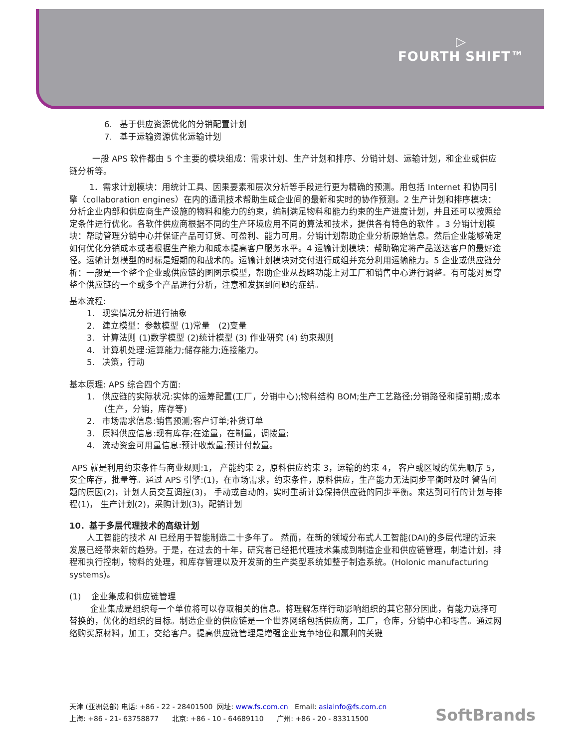▷
FOURTH SHIFT™
6. 基于供应资源优化的分销配置计划
7. 基于运输资源优化运输计划
一般 APS 软件都由 5 个主要的模块组成：需求计划、生产计划和排序、分销计划、运输计划，和企业或供应链分析等。
1．需求计划模块：用统计工具、因果要素和层次分析等手段进行更为精确的预测。用包括 Internet 和协同引擎（collaboration engines）在内的通讯技术帮助生成企业间的最新和实时的协作预测。2 生产计划和排序模块：分析企业内部和供应商生产设施的物料和能力的约束，编制满足物料和能力约束的生产进度计划，并且还可以按照给定条件进行优化。各软件供应商根据不同的生产环境应用不同的算法和技术，提供各有特色的软件 。3 分销计划模块：帮助管理分销中心并保证产品可订货、可盈利、能力可用。分销计划帮助企业分析原始信息。然后企业能够确定如何优化分销成本或者根据生产能力和成本提高客户服务水平。4 运输计划模块：帮助确定将产品送达客户的最好途径。运输计划模型的时标是短期的和战术的。运输计划模块对交付进行成组并充分利用运输能力。5 企业或供应链分析：一般是一个整个企业或供应链的图图示模型，帮助企业从战略功能上对工厂和销售中心进行调整。有可能对贯穿整个供应链的一个或多个产品进行分析，注意和发掘到问题的症结。
基本流程:
1. 现实情况分析进行抽象
2. 建立模型：参数模型 (1)常量　(2)变量
3. 计算法则 (1)数学模型 (2)统计模型 (3) 作业研究 (4) 约束规则
4. 计算机处理:运算能力;储存能力;连接能力。
5. 决策，行动
基本原理: APS 综合四个方面:
1. 供应链的实际状况:实体的运筹配置(工厂，分销中心);物料结构 BOM;生产工艺路径;分销路径和提前期;成本(生产，分销，库存等)
2. 市场需求信息:销售预测;客户订单;补货订单
3. 原料供应信息:现有库存;在途量，在制量，调拨量;
4. 流动资金可用量信息:预计收款量;预计付款量。
APS 就是利用约束条件与商业规则:1， 产能约束 2，原料供应约束 3，运输的约束 4， 客户或区域的优先顺序 5， 安全库存，批量等。通过 APS 引擎:(1)，在市场需求，约束条件，原料供应，生产能力无法同步平衡时及时 警告问题的原因(2)，计划人员交互调控(3)， 手动或自动的，实时重新计算保持供应链的同步平衡。来达到可行的计划与排程(1)， 生产计划(2)，采购计划(3)，配销计划
10．基于多层代理技术的高级计划
人工智能的技术 AI 已经用于智能制造二十多年了。 然而，在新的领域分布式人工智能(DAI)的多层代理的近来发展已经带来新的趋势。于是，在过去的十年，研究者已经把代理技术集成到制造企业和供应链管理，制造计划，排程和执行控制，物料的处理，和库存管理以及开发新的生产类型系统如整子制造系统。(Holonic manufacturing systems)。
(1) 企业集成和供应链管理
企业集成是组织每一个单位将可以存取相关的信息。将理解怎样行动影响组织的其它部分因此，有能力选择可替换的，优化的组织的目标。制造企业的供应链是一个世界网络包括供应商，工厂，仓库，分销中心和零售。通过网络购买原材料，加工，交给客户。提高供应链管理是增强企业竞争地位和赢利的关键
天津 (亚洲总部) 电话: +86 - 22 - 28401500 网址: www.fs.com.cn Email: asiainfo@fs.com.cn
上海: +86 - 21- 63758877 北京: +86 - 10 - 64689110 广州: +86 - 20 - 83311500
SoftBrands